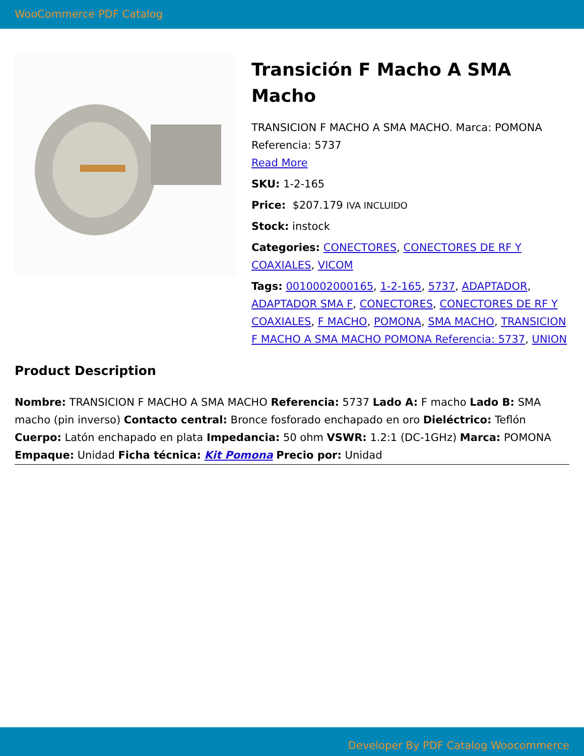WooCommerce PDF Catalog
Transición F Macho A SMA Macho
TRANSICION F MACHO A SMA MACHO. Marca: POMONA Referencia: 5737
Read More
SKU: 1-2-165
Price: $207.179 IVA INCLUIDO
Stock: instock
Categories: CONECTORES, CONECTORES DE RF Y COAXIALES, VICOM
Tags: 0010002000165, 1-2-165, 5737, ADAPTADOR, ADAPTADOR SMA F, CONECTORES, CONECTORES DE RF Y COAXIALES, F MACHO, POMONA, SMA MACHO, TRANSICION F MACHO A SMA MACHO POMONA Referencia: 5737, UNION
Product Description
Nombre: TRANSICION F MACHO A SMA MACHO Referencia: 5737 Lado A: F macho Lado B: SMA macho (pin inverso) Contacto central: Bronce fosforado enchapado en oro Dieléctrico: Teflón Cuerpo: Latón enchapado en plata Impedancia: 50 ohm VSWR: 1.2:1 (DC-1GHz) Marca: POMONA Empaque: Unidad Ficha técnica: Kit Pomona Precio por: Unidad
Developer By PDF Catalog Woocommerce